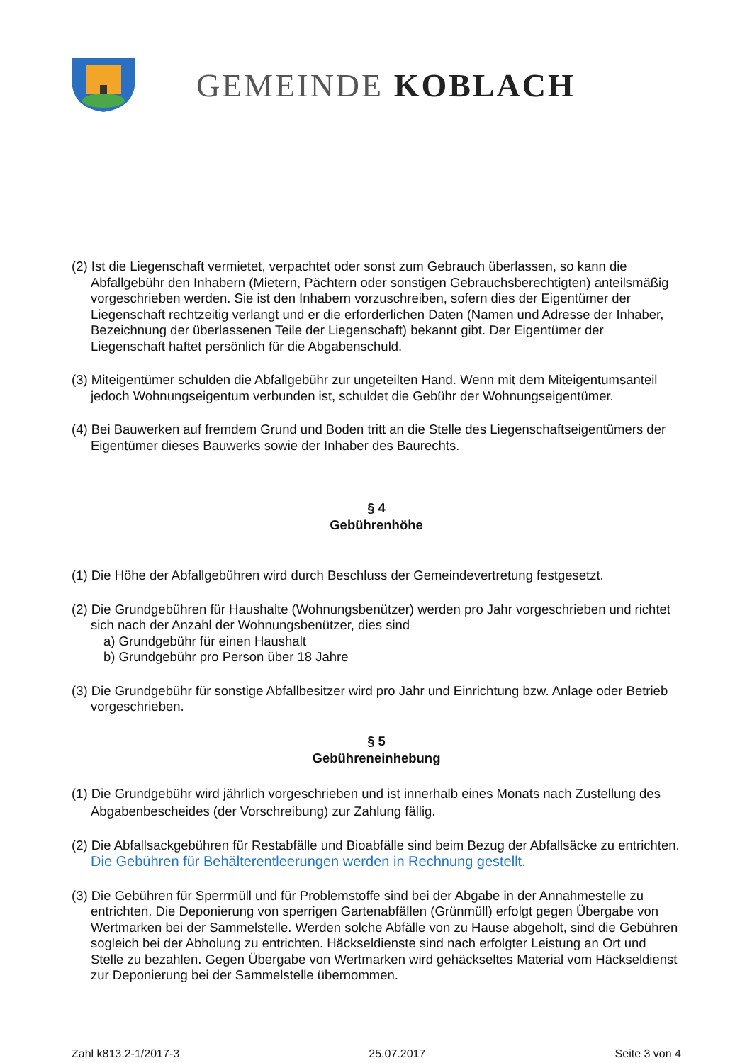GEMEINDE KOBLACH
(2) Ist die Liegenschaft vermietet, verpachtet oder sonst zum Gebrauch überlassen, so kann die Abfallgebühr den Inhabern (Mietern, Pächtern oder sonstigen Gebrauchsberechtigten) anteilsmäßig vorgeschrieben werden. Sie ist den Inhabern vorzuschreiben, sofern dies der Eigentümer der Liegenschaft rechtzeitig verlangt und er die erforderlichen Daten (Namen und Adresse der Inhaber, Bezeichnung der überlassenen Teile der Liegenschaft) bekannt gibt. Der Eigentümer der Liegenschaft haftet persönlich für die Abgabenschuld.
(3) Miteigentümer schulden die Abfallgebühr zur ungeteilten Hand. Wenn mit dem Miteigentumsanteil jedoch Wohnungseigentum verbunden ist, schuldet die Gebühr der Wohnungseigentümer.
(4) Bei Bauwerken auf fremdem Grund und Boden tritt an die Stelle des Liegenschaftseigentümers der Eigentümer dieses Bauwerks sowie der Inhaber des Baurechts.
§ 4
Gebührenhöhe
(1) Die Höhe der Abfallgebühren wird durch Beschluss der Gemeindevertretung festgesetzt.
(2) Die Grundgebühren für Haushalte (Wohnungsbenützer) werden pro Jahr vorgeschrieben und richtet sich nach der Anzahl der Wohnungsbenützer, dies sind
a) Grundgebühr für einen Haushalt
b) Grundgebühr pro Person über 18 Jahre
(3) Die Grundgebühr für sonstige Abfallbesitzer wird pro Jahr und Einrichtung bzw. Anlage oder Betrieb vorgeschrieben.
§ 5
Gebühreneinhebung
(1) Die Grundgebühr wird jährlich vorgeschrieben und ist innerhalb eines Monats nach Zustellung des Abgabenbescheides (der Vorschreibung) zur Zahlung fällig.
(2) Die Abfallsackgebühren für Restabfälle und Bioabfälle sind beim Bezug der Abfallsäcke zu entrichten. Die Gebühren für Behälterentleerungen werden in Rechnung gestellt.
(3) Die Gebühren für Sperrmüll und für Problemstoffe sind bei der Abgabe in der Annahmestelle zu entrichten. Die Deponierung von sperrigen Gartenabfällen (Grünmüll) erfolgt gegen Übergabe von Wertmarken bei der Sammelstelle. Werden solche Abfälle von zu Hause abgeholt, sind die Gebühren sogleich bei der Abholung zu entrichten. Häckseldienste sind nach erfolgter Leistung an Ort und Stelle zu bezahlen. Gegen Übergabe von Wertmarken wird gehäckseltes Material vom Häckseldienst zur Deponierung bei der Sammelstelle übernommen.
Zahl k813.2-1/2017-3 25.07.2017 Seite 3 von 4